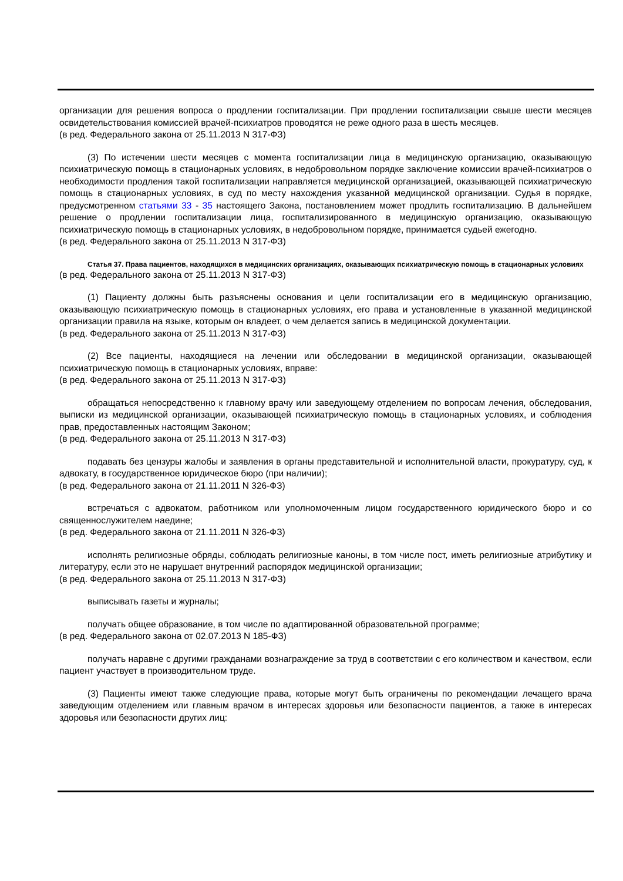организации для решения вопроса о продлении госпитализации. При продлении госпитализации свыше шести месяцев освидетельствования комиссией врачей-психиатров проводятся не реже одного раза в шесть месяцев.
(в ред. Федерального закона от 25.11.2013 N 317-ФЗ)
(3) По истечении шести месяцев с момента госпитализации лица в медицинскую организацию, оказывающую психиатрическую помощь в стационарных условиях, в недобровольном порядке заключение комиссии врачей-психиатров о необходимости продления такой госпитализации направляется медицинской организацией, оказывающей психиатрическую помощь в стационарных условиях, в суд по месту нахождения указанной медицинской организации. Судья в порядке, предусмотренном статьями 33 - 35 настоящего Закона, постановлением может продлить госпитализацию. В дальнейшем решение о продлении госпитализации лица, госпитализированного в медицинскую организацию, оказывающую психиатрическую помощь в стационарных условиях, в недобровольном порядке, принимается судьей ежегодно.
(в ред. Федерального закона от 25.11.2013 N 317-ФЗ)
Статья 37. Права пациентов, находящихся в медицинских организациях, оказывающих психиатрическую помощь в стационарных условиях
(в ред. Федерального закона от 25.11.2013 N 317-ФЗ)
(1) Пациенту должны быть разъяснены основания и цели госпитализации его в медицинскую организацию, оказывающую психиатрическую помощь в стационарных условиях, его права и установленные в указанной медицинской организации правила на языке, которым он владеет, о чем делается запись в медицинской документации.
(в ред. Федерального закона от 25.11.2013 N 317-ФЗ)
(2) Все пациенты, находящиеся на лечении или обследовании в медицинской организации, оказывающей психиатрическую помощь в стационарных условиях, вправе:
(в ред. Федерального закона от 25.11.2013 N 317-ФЗ)
обращаться непосредственно к главному врачу или заведующему отделением по вопросам лечения, обследования, выписки из медицинской организации, оказывающей психиатрическую помощь в стационарных условиях, и соблюдения прав, предоставленных настоящим Законом;
(в ред. Федерального закона от 25.11.2013 N 317-ФЗ)
подавать без цензуры жалобы и заявления в органы представительной и исполнительной власти, прокуратуру, суд, к адвокату, в государственное юридическое бюро (при наличии);
(в ред. Федерального закона от 21.11.2011 N 326-ФЗ)
встречаться с адвокатом, работником или уполномоченным лицом государственного юридического бюро и со священнослужителем наедине;
(в ред. Федерального закона от 21.11.2011 N 326-ФЗ)
исполнять религиозные обряды, соблюдать религиозные каноны, в том числе пост, иметь религиозные атрибутику и литературу, если это не нарушает внутренний распорядок медицинской организации;
(в ред. Федерального закона от 25.11.2013 N 317-ФЗ)
выписывать газеты и журналы;
получать общее образование, в том числе по адаптированной образовательной программе;
(в ред. Федерального закона от 02.07.2013 N 185-ФЗ)
получать наравне с другими гражданами вознаграждение за труд в соответствии с его количеством и качеством, если пациент участвует в производительном труде.
(3) Пациенты имеют также следующие права, которые могут быть ограничены по рекомендации лечащего врача заведующим отделением или главным врачом в интересах здоровья или безопасности пациентов, а также в интересах здоровья или безопасности других лиц: